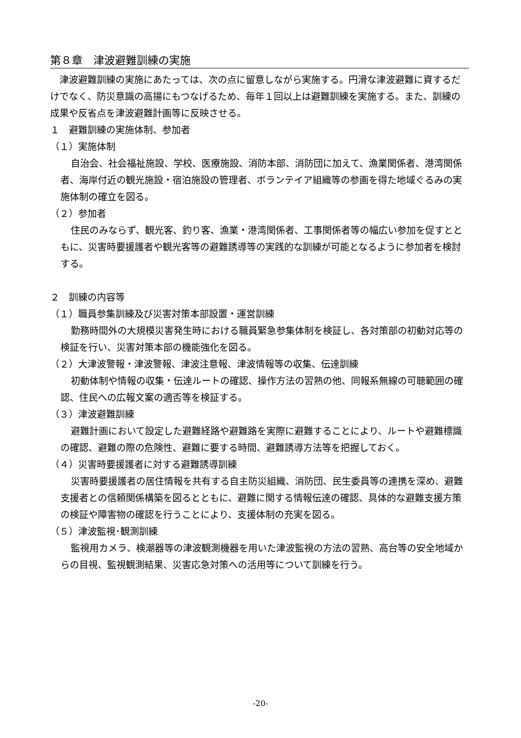第８章　津波避難訓練の実施
津波避難訓練の実施にあたっては、次の点に留意しながら実施する。円滑な津波避難に資するだけでなく、防災意識の高揚にもつなげるため、毎年１回以上は避難訓練を実施する。また、訓練の成果や反省点を津波避難計画等に反映させる。
１　避難訓練の実施体制、参加者
（１）実施体制
自治会、社会福祉施設、学校、医療施設、消防本部、消防団に加えて、漁業関係者、港湾関係者、海岸付近の観光施設・宿泊施設の管理者、ボランテイア組織等の参画を得た地域ぐるみの実施体制の確立を図る。
（２）参加者
住民のみならず、観光客、釣り客、漁業・港湾関係者、工事関係者等の幅広い参加を促すとともに、災害時要援護者や観光客等の避難誘導等の実践的な訓練が可能となるように参加者を検討する。
２　訓練の内容等
（１）職員参集訓練及び災害対策本部設置・運営訓練
勤務時間外の大規模災害発生時における職員緊急参集体制を検証し、各対策部の初動対応等の検証を行い、災害対策本部の機能強化を図る。
（２）大津波警報・津波警報、津波注意報、津波情報等の収集、伝達訓練
初動体制や情報の収集・伝達ルートの確認、操作方法の習熟の他、同報系無線の可聴範囲の確認、住民への広報文案の適否等を検証する。
（３）津波避難訓練
避難計画において設定した避難経路や避難路を実際に避難することにより、ルートや避難標識の確認、避難の際の危険性、避難に要する時間、避難誘導方法等を把握しておく。
（４）災害時要援護者に対する避難誘導訓練
災害時要援護者の居住情報を共有する自主防災組織、消防団、民生委員等の連携を深め、避難支援者との信頼関係構築を図るとともに、避難に関する情報伝達の確認、具体的な避難支援方策の検証や障害物の確認を行うことにより、支援体制の充実を図る。
（５）津波監視･観測訓練
監視用カメラ、検潮器等の津波観測機器を用いた津波監視の方法の習熟、高台等の安全地域からの目視、監視観測結果、災害応急対策への活用等について訓練を行う。
-20-